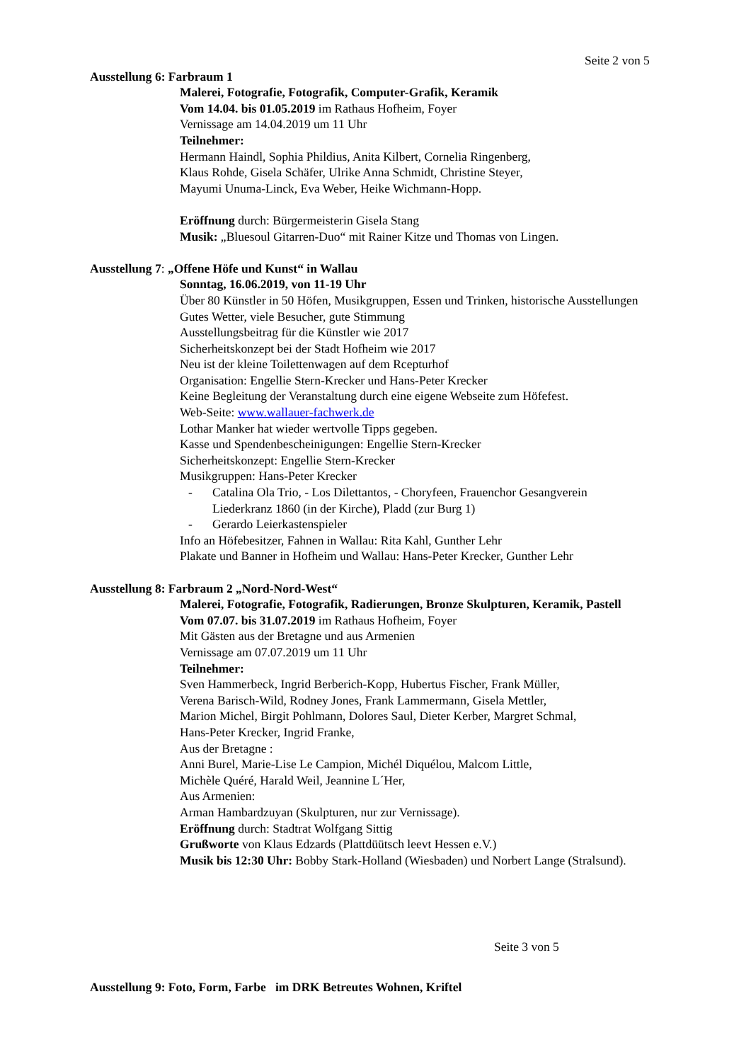Seite 2 von 5
Ausstellung 6: Farbraum 1
Malerei, Fotografie, Fotografik, Computer-Grafik, Keramik
Vom 14.04. bis 01.05.2019 im Rathaus Hofheim, Foyer
Vernissage am 14.04.2019 um 11 Uhr
Teilnehmer:
Hermann Haindl, Sophia Phildius, Anita Kilbert, Cornelia Ringenberg,
Klaus Rohde, Gisela Schäfer, Ulrike Anna Schmidt, Christine Steyer,
Mayumi Unuma-Linck, Eva Weber, Heike Wichmann-Hopp.
Eröffnung durch: Bürgermeisterin Gisela Stang
Musik: „Bluesoul Gitarren-Duo“ mit Rainer Kitze und Thomas von Lingen.
Ausstellung 7: „Offene Höfe und Kunst“ in Wallau
Sonntag, 16.06.2019, von 11-19 Uhr
Über 80 Künstler in 50 Höfen, Musikgruppen, Essen und Trinken, historische Ausstellungen
Gutes Wetter, viele Besucher, gute Stimmung
Ausstellungsbeitrag für die Künstler wie 2017
Sicherheitskonzept bei der Stadt Hofheim wie 2017
Neu ist der kleine Toilettenwagen auf dem Rcepturhof
Organisation: Engellie Stern-Krecker und Hans-Peter Krecker
Keine Begleitung der Veranstaltung durch eine eigene Webseite zum Höfefest.
Web-Seite: www.wallauer-fachwerk.de
Lothar Manker hat wieder wertvolle Tipps gegeben.
Kasse und Spendenbescheinigungen: Engellie Stern-Krecker
Sicherheitskonzept: Engellie Stern-Krecker
Musikgruppen: Hans-Peter Krecker
- Catalina Ola Trio, - Los Dilettantos, - Choryfeen, Frauenchor Gesangverein
Liederkranz 1860 (in der Kirche), Pladd (zur Burg 1)
- Gerardo Leierkastenspieler
Info an Höfebesitzer, Fahnen in Wallau: Rita Kahl, Gunther Lehr
Plakate und Banner in Hofheim und Wallau: Hans-Peter Krecker, Gunther Lehr
Ausstellung 8: Farbraum 2 „Nord-Nord-West“
Malerei, Fotografie, Fotografik, Radierungen, Bronze Skulpturen, Keramik, Pastell
Vom 07.07. bis 31.07.2019 im Rathaus Hofheim, Foyer
Mit Gästen aus der Bretagne und aus Armenien
Vernissage am 07.07.2019 um 11 Uhr
Teilnehmer:
Sven Hammerbeck, Ingrid Berberich-Kopp, Hubertus Fischer, Frank Müller,
Verena Barisch-Wild, Rodney Jones, Frank Lammermann, Gisela Mettler,
Marion Michel, Birgit Pohlmann, Dolores Saul, Dieter Kerber, Margret Schmal,
Hans-Peter Krecker, Ingrid Franke,
Aus der Bretagne :
Anni Burel, Marie-Lise Le Campion, Michél Diquélou, Malcom Little,
Michèle Quéré, Harald Weil, Jeannine L´Her,
Aus Armenien:
Arman Hambardzuyan (Skulpturen, nur zur Vernissage).
Eröffnung durch: Stadtrat Wolfgang Sittig
Grußworte von Klaus Edzards (Plattdüütsch leevt Hessen e.V.)
Musik bis 12:30 Uhr: Bobby Stark-Holland (Wiesbaden) und Norbert Lange (Stralsund).
Seite 3 von 5
Ausstellung 9: Foto, Form, Farbe im DRK Betreutes Wohnen, Kriftel